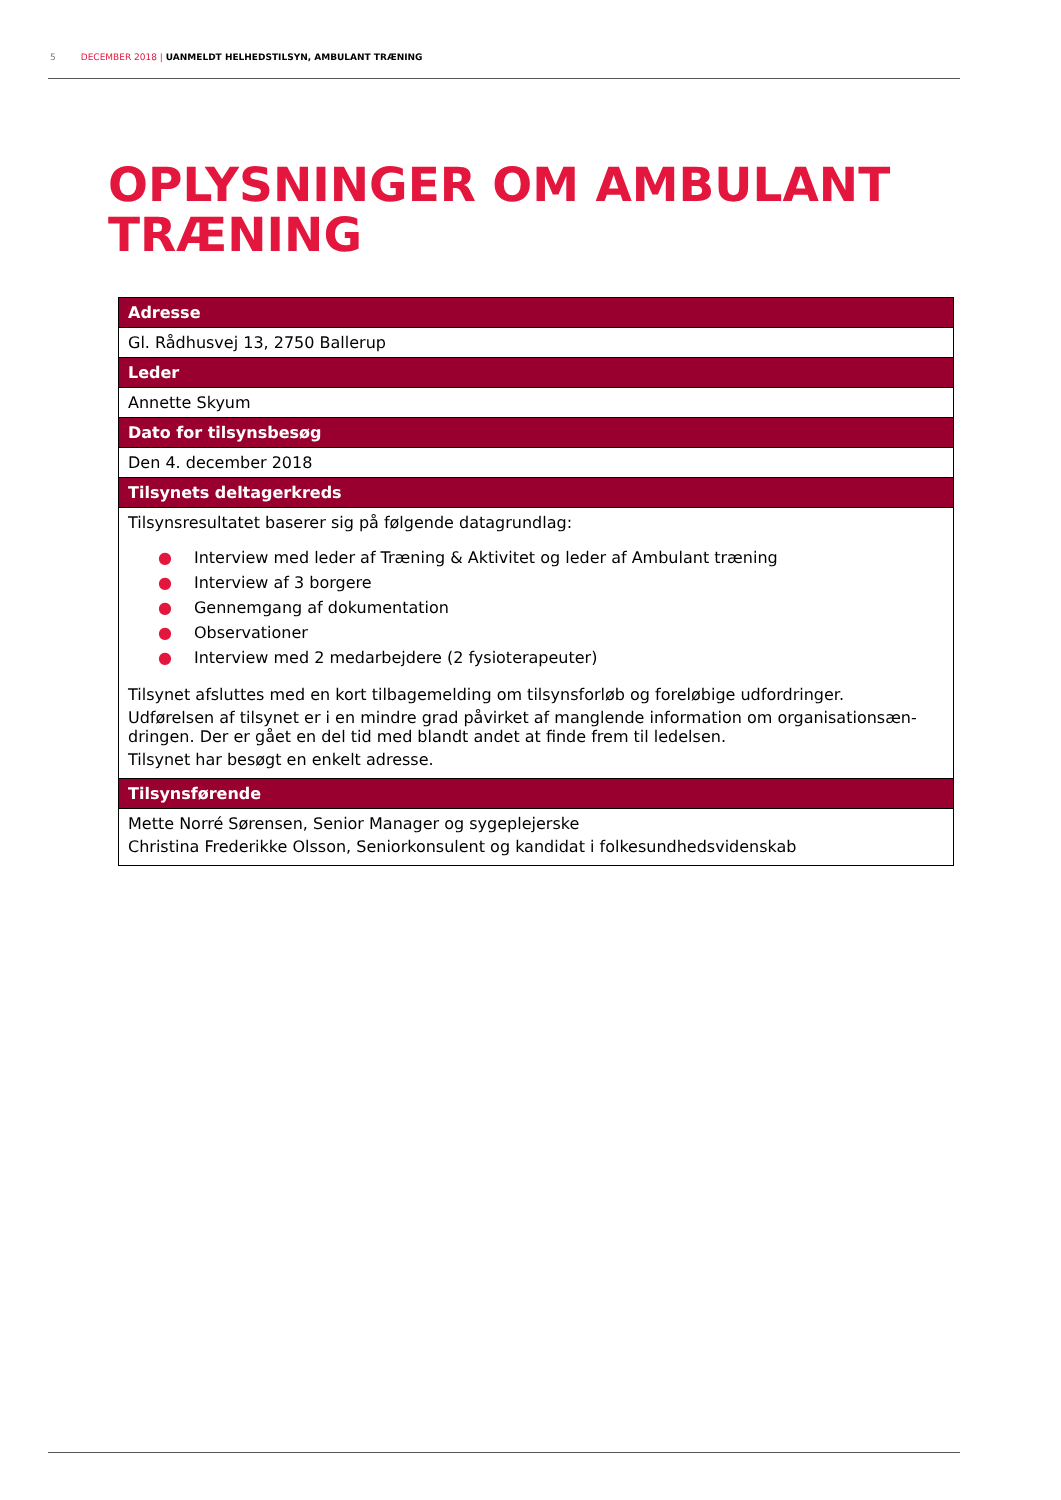5 DECEMBER 2018 | UANMELDT HELHEDSTILSYN, AMBULANT TRÆNING
OPLYSNINGER OM AMBULANT
TRÆNING
| Adresse |
| --- |
| Gl. Rådhusvej 13, 2750 Ballerup |
| Leder |
| Annette Skyum |
| Dato for tilsynsbesøg |
| Den 4. december 2018 |
| Tilsynets deltagerkreds |
| Tilsynsresultatet baserer sig på følgende datagrundlag: ● Interview med leder af Træning & Aktivitet og leder af Ambulant træning ● Interview af 3 borgere ● Gennemgang af dokumentation ● Observationer ● Interview med 2 medarbejdere (2 fysioterapeuter) Tilsynet afsluttes med en kort tilbagemelding om tilsynsforløb og foreløbige udfordringer. Udførelsen af tilsynet er i en mindre grad påvirket af manglende information om organisationsæn-dringen. Der er gået en del tid med blandt andet at finde frem til ledelsen. Tilsynet har besøgt en enkelt adresse. |
| Tilsynsførende |
| Mette Norré Sørensen, Senior Manager og sygeplejerske Christina Frederikke Olsson, Seniorkonsulent og kandidat i folkesundhedsvidenskab |